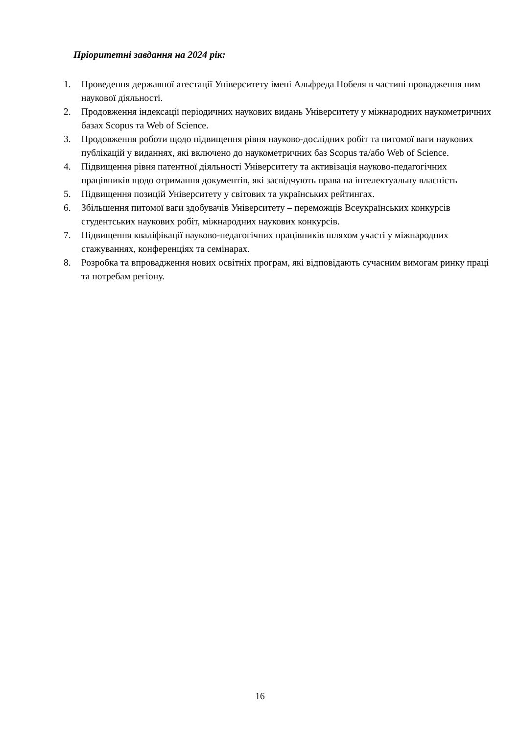Пріоритетні завдання на 2024 рік:
1. Проведення державної атестації Університету імені Альфреда Нобеля в частині провадження ним наукової діяльності.
2. Продовження індексації періодичних наукових видань Університету у міжнародних наукометричних базах Scopus та Web of Science.
3. Продовження роботи щодо підвищення рівня науково-дослідних робіт та питомої ваги наукових публікацій у виданнях, які включено до наукометричних баз Scopus та/або Web of Science.
4. Підвищення рівня патентної діяльності Університету та активізація науково-педагогічних працівників щодо отримання документів, які засвідчують права на інтелектуальну власність
5. Підвищення позицій Університету у світових та українських рейтингах.
6. Збільшення питомої ваги здобувачів Університету – переможців Всеукраїнських конкурсів студентських наукових робіт, міжнародних наукових конкурсів.
7. Підвищення кваліфікації науково-педагогічних працівників шляхом участі у міжнародних стажуваннях, конференціях та семінарах.
8. Розробка та впровадження нових освітніх програм, які відповідають сучасним вимогам ринку праці та потребам регіону.
16